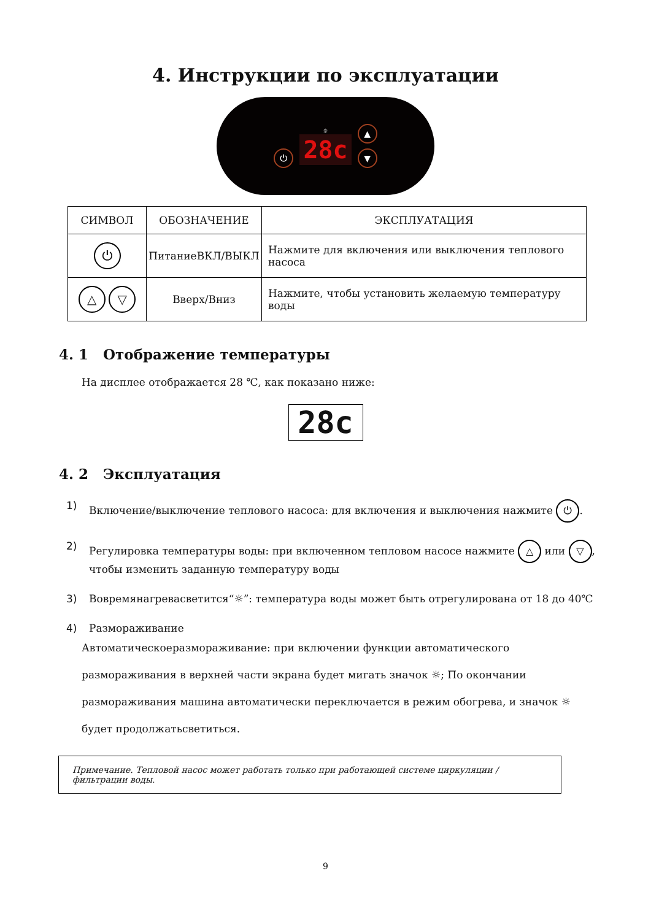4. Инструкции по эксплуатации
⏻
☼
28c
▲
▼
| СИМВОЛ | ОБОЗНАЧЕНИЕ | ЭКСПЛУАТАЦИЯ |
| --- | --- | --- |
| ⏻ | ПитаниеВКЛ/ВЫКЛ | Нажмите для включения или выключения теплового насоса |
| △ ▽ | Вверх/Вниз | Нажмите, чтобы установить желаемую температуру воды |
4. 1 Отображение температуры
На дисплее отображается 28 ℃, как показано ниже:
28c
4. 2 Эксплуатация
1) Включение/выключение теплового насоса: для включения и выключения нажмите ⏻.
2) Регулировка температуры воды: при включенном тепловом насосе нажмите △ или ▽,
чтобы изменить заданную температуру воды
3) Вовремянагревасветится“☼”: температура воды может быть отрегулирована от 18 до 40℃
4) Размораживание
Автоматическоеразмораживание: при включении функции автоматического размораживания в верхней части экрана будет мигать значок ☼; По окончании размораживания машина автоматически переключается в режим обогрева, и значок ☼ будет продолжатьсветиться.
Примечание. Тепловой насос может работать только при работающей системе циркуляции / фильтрации воды.
9